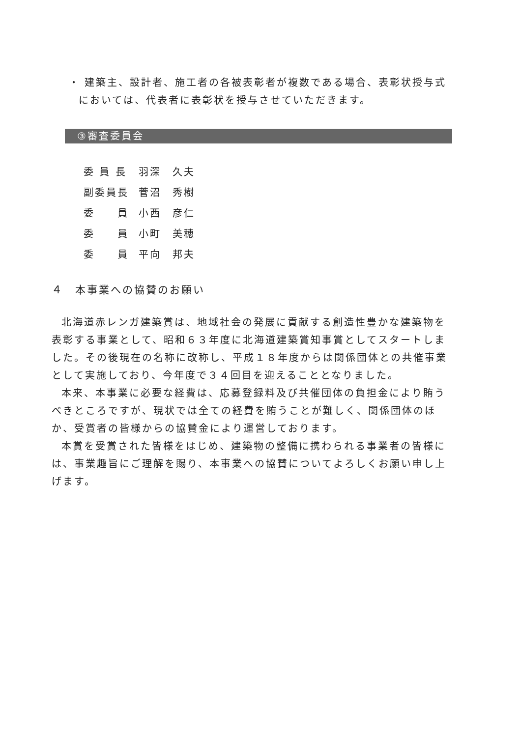・ 建築主、設計者、施工者の各被表彰者が複数である場合、表彰状授与式においては、代表者に表彰状を授与させていただきます。
③審査委員会
| 委 員 長 | 羽深 久夫 |
| 副委員長 | 菅沼 秀樹 |
| 委 員 | 小西 彦仁 |
| 委 員 | 小町 美穂 |
| 委 員 | 平向 邦夫 |
４　本事業への協賛のお願い
北海道赤レンガ建築賞は、地域社会の発展に貢献する創造性豊かな建築物を表彰する事業として、昭和６３年度に北海道建築賞知事賞としてスタートしました。その後現在の名称に改称し、平成１８年度からは関係団体との共催事業として実施しており、今年度で３４回目を迎えることとなりました。
本来、本事業に必要な経費は、応募登録料及び共催団体の負担金により賄うべきところですが、現状では全ての経費を賄うことが難しく、関係団体のほか、受賞者の皆様からの協賛金により運営しております。
本賞を受賞された皆様をはじめ、建築物の整備に携わられる事業者の皆様には、事業趣旨にご理解を賜り、本事業への協賛についてよろしくお願い申し上げます。